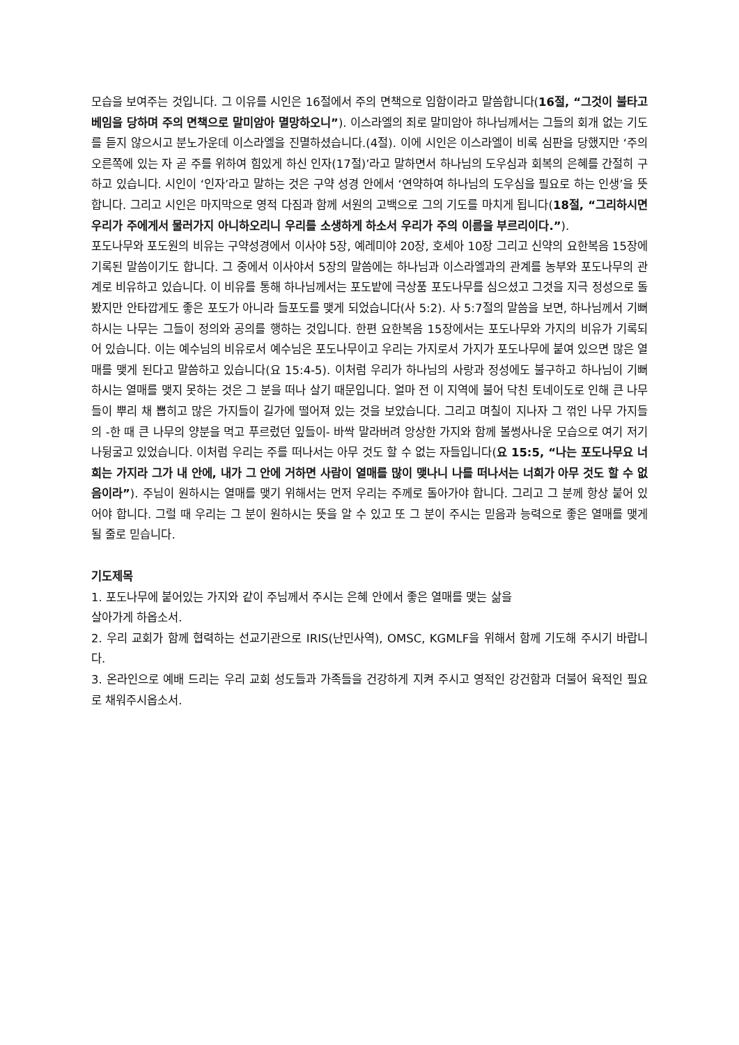모습을 보여주는 것입니다. 그 이유를 시인은 16절에서 주의 면책으로 임함이라고 말씀합니다(16절, “그것이 불타고 베임을 당하며 주의 면책으로 말미암아 멸망하오니”). 이스라엘의 죄로 말미암아 하나님께서는 그들의 회개 없는 기도를 듣지 않으시고 분노가운데 이스라엘을 진멸하셨습니다.(4절). 이에 시인은 이스라엘이 비록 심판을 당했지만 ‘주의 오른쪽에 있는 자 곧 주를 위하여 힘있게 하신 인자(17절)’라고 말하면서 하나님의 도우심과 회복의 은혜를 간절히 구하고 있습니다. 시인이 ‘인자’라고 말하는 것은 구약 성경 안에서 ‘연약하여 하나님의 도우심을 필요로 하는 인생’을 뜻합니다. 그리고 시인은 마지막으로 영적 다짐과 함께 서원의 고백으로 그의 기도를 마치게 됩니다(18절, “그리하시면 우리가 주에게서 물러가지 아니하오리니 우리를 소생하게 하소서 우리가 주의 이름을 부르리이다.”).
포도나무와 포도원의 비유는 구약성경에서 이사야 5장, 예레미야 20장, 호세아 10장 그리고 신약의 요한복음 15장에 기록된 말씀이기도 합니다. 그 중에서 이사야서 5장의 말씀에는 하나님과 이스라엘과의 관계를 농부와 포도나무의 관계로 비유하고 있습니다. 이 비유를 통해 하나님께서는 포도밭에 극상품 포도나무를 심으셨고 그것을 지극 정성으로 돌봤지만 안타깝게도 좋은 포도가 아니라 들포도를 맺게 되었습니다(사 5:2). 사 5:7절의 말씀을 보면, 하나님께서 기뻐하시는 나무는 그들이 정의와 공의를 행하는 것입니다. 한편 요한복음 15장에서는 포도나무와 가지의 비유가 기록되어 있습니다. 이는 예수님의 비유로서 예수님은 포도나무이고 우리는 가지로서 가지가 포도나무에 붙여 있으면 많은 열매를 맺게 된다고 말씀하고 있습니다(요 15:4-5). 이처럼 우리가 하나님의 사랑과 정성에도 불구하고 하나님이 기뻐하시는 열매를 맺지 못하는 것은 그 분을 떠나 살기 때문입니다. 얼마 전 이 지역에 불어 닥친 토네이도로 인해 큰 나무들이 뿌리 채 뽑히고 많은 가지들이 길가에 떨어져 있는 것을 보았습니다. 그리고 며칠이 지나자 그 꺾인 나무 가지들의 -한 때 큰 나무의 양분을 먹고 푸르렀던 잎들이- 바싹 말라버려 앙상한 가지와 함께 볼썽사나운 모습으로 여기 저기 나뒹굴고 있었습니다. 이처럼 우리는 주를 떠나서는 아무 것도 할 수 없는 자들입니다(요 15:5, “나는 포도나무요 너희는 가지라 그가 내 안에, 내가 그 안에 거하면 사람이 열매를 많이 맺나니 나를 떠나서는 너희가 아무 것도 할 수 없음이라”). 주님이 원하시는 열매를 맺기 위해서는 먼저 우리는 주께로 돌아가야 합니다. 그리고 그 분께 항상 붙어 있어야 합니다. 그럴 때 우리는 그 분이 원하시는 뜻을 알 수 있고 또 그 분이 주시는 믿음과 능력으로 좋은 열매를 맺게 될 줄로 믿습니다.
기도제목
1. 포도나무에 붙어있는 가지와 같이 주님께서 주시는 은혜 안에서 좋은 열매를 맺는 삶을
살아가게 하옵소서.
2. 우리 교회가 함께 협력하는 선교기관으로 IRIS(난민사역), OMSC, KGMLF을 위해서 함께 기도해 주시기 바랍니다.
3. 온라인으로 예배 드리는 우리 교회 성도들과 가족들을 건강하게 지켜 주시고 영적인 강건함과 더불어 육적인 필요로 채워주시옵소서.